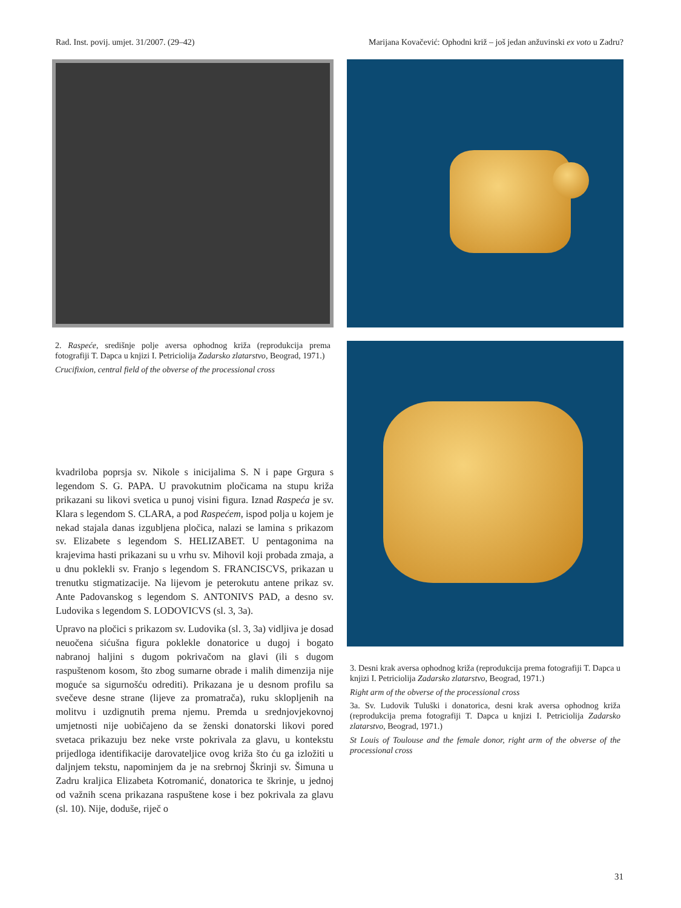Rad. Inst. povij. umjet. 31/2007. (29–42) Marijana Kovačević: Ophodni križ – još jedan anžuvinski ex voto u Zadru?
2. Raspeće, središnje polje aversa ophodnog križa (reprodukcija prema fotografiji T. Dapca u knjizi I. Petriciolija Zadarsko zlatarstvo, Beograd, 1971.)
Crucifixion, central field of the obverse of the processional cross
kvadriloba poprsja sv. Nikole s inicijalima S. N i pape Grgura s legendom S. G. PAPA. U pravokutnim pločicama na stupu križa prikazani su likovi svetica u punoj visini figura. Iznad Raspeća je sv. Klara s legendom S. CLARA, a pod Raspećem, ispod polja u kojem je nekad stajala danas izgubljena pločica, nalazi se lamina s prikazom sv. Elizabete s legendom S. HELIZABET. U pentagonima na krajevima hasti prikazani su u vrhu sv. Mihovil koji probada zmaja, a u dnu poklekli sv. Franjo s legendom S. FRANCISCVS, prikazan u trenutku stigmatizacije. Na lijevom je peterokutu antene prikaz sv. Ante Padovanskog s legendom S. ANTONIVS PAD, a desno sv. Ludovika s legendom S. LODOVICVS (sl. 3, 3a).
Upravo na pločici s prikazom sv. Ludovika (sl. 3, 3a) vidljiva je dosad neuočena sićušna figura poklekle donatorice u dugoj i bogato nabranoj haljini s dugom pokrivačom na glavi (ili s dugom raspuštenom kosom, što zbog sumarne obrade i malih dimenzija nije moguće sa sigurnošću odrediti). Prikazana je u desnom profilu sa svečeve desne strane (lijeve za promatrača), ruku sklopljenih na molitvu i uzdignutih prema njemu. Premda u srednjovjekovnoj umjetnosti nije uobičajeno da se ženski donatorski likovi pored svetaca prikazuju bez neke vrste pokrivala za glavu, u kontekstu prijedloga identifikacije darovateljice ovog križa što ću ga izložiti u daljnjem tekstu, napominjem da je na srebrnoj Škrinji sv. Šimuna u Zadru kraljica Elizabeta Kotromanić, donatorica te škrinje, u jednoj od važnih scena prikazana raspuštene kose i bez pokrivala za glavu (sl. 10). Nije, doduše, riječ o
3. Desni krak aversa ophodnog križa (reprodukcija prema fotografiji T. Dapca u knjizi I. Petriciolija Zadarsko zlatarstvo, Beograd, 1971.)
Right arm of the obverse of the processional cross
3a. Sv. Ludovik Tuluški i donatorica, desni krak aversa ophodnog križa (reprodukcija prema fotografiji T. Dapca u knjizi I. Petriciolija Zadarsko zlatarstvo, Beograd, 1971.)
St Louis of Toulouse and the female donor, right arm of the obverse of the processional cross
31